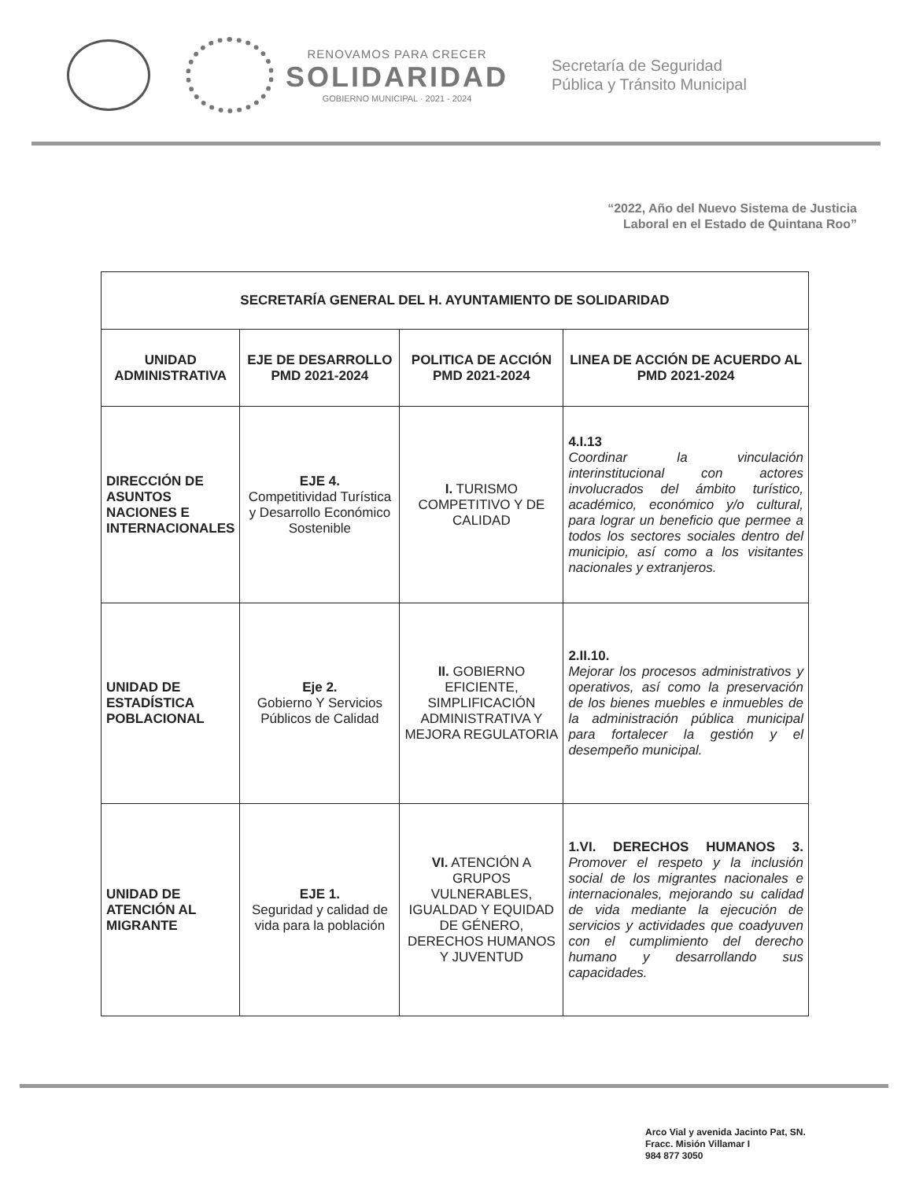RENOVAMOS PARA CRECER
SOLIDARIDAD
GOBIERNO MUNICIPAL · 2021 - 2024
Secretaría de Seguridad
Pública y Tránsito Municipal
“2022, Año del Nuevo Sistema de Justicia
Laboral en el Estado de Quintana Roo”
| SECRETARÍA GENERAL DEL H. AYUNTAMIENTO DE SOLIDARIDAD | | | |
| --- | --- | --- | --- |
| UNIDAD ADMINISTRATIVA | EJE DE DESARROLLO PMD 2021-2024 | POLITICA DE ACCIÓN PMD 2021-2024 | LINEA DE ACCIÓN DE ACUERDO AL PMD 2021-2024 |
| DIRECCIÓN DE ASUNTOS NACIONES E INTERNACIONALES | EJE 4. Competitividad Turística y Desarrollo Económico Sostenible | I. TURISMO COMPETITIVO Y DE CALIDAD | 4.I.13 Coordinar la vinculación interinstitucional con actores involucrados del ámbito turístico, académico, económico y/o cultural, para lograr un beneficio que permee a todos los sectores sociales dentro del municipio, así como a los visitantes nacionales y extranjeros. |
| UNIDAD DE ESTADÍSTICA POBLACIONAL | Eje 2. Gobierno Y Servicios Públicos de Calidad | II. GOBIERNO EFICIENTE, SIMPLIFICACIÓN ADMINISTRATIVA Y MEJORA REGULATORIA | 2.II.10. Mejorar los procesos administrativos y operativos, así como la preservación de los bienes muebles e inmuebles de la administración pública municipal para fortalecer la gestión y el desempeño municipal. |
| UNIDAD DE ATENCIÓN AL MIGRANTE | EJE 1. Seguridad y calidad de vida para la población | VI. ATENCIÓN A GRUPOS VULNERABLES, IGUALDAD Y EQUIDAD DE GÉNERO, DERECHOS HUMANOS Y JUVENTUD | 1.VI. DERECHOS HUMANOS 3. Promover el respeto y la inclusión social de los migrantes nacionales e internacionales, mejorando su calidad de vida mediante la ejecución de servicios y actividades que coadyuven con el cumplimiento del derecho humano y desarrollando sus capacidades. |
Arco Vial y avenida Jacinto Pat, SN.
Fracc. Misión Villamar I
984 877 3050